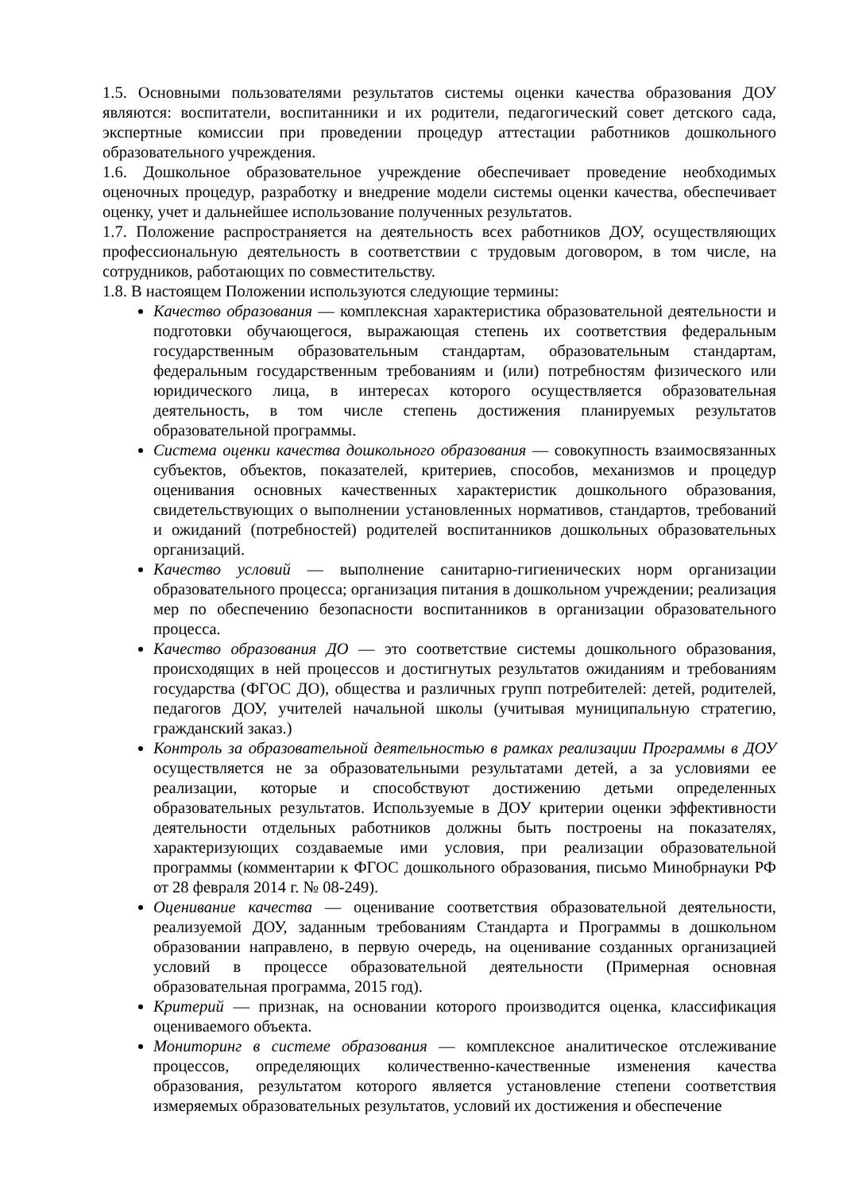1.5. Основными пользователями результатов системы оценки качества образования ДОУ являются: воспитатели, воспитанники и их родители, педагогический совет детского сада, экспертные комиссии при проведении процедур аттестации работников дошкольного образовательного учреждения.
1.6. Дошкольное образовательное учреждение обеспечивает проведение необходимых оценочных процедур, разработку и внедрение модели системы оценки качества, обеспечивает оценку, учет и дальнейшее использование полученных результатов.
1.7. Положение распространяется на деятельность всех работников ДОУ, осуществляющих профессиональную деятельность в соответствии с трудовым договором, в том числе, на сотрудников, работающих по совместительству.
1.8. В настоящем Положении используются следующие термины:
Качество образования — комплексная характеристика образовательной деятельности и подготовки обучающегося, выражающая степень их соответствия федеральным государственным образовательным стандартам, образовательным стандартам, федеральным государственным требованиям и (или) потребностям физического или юридического лица, в интересах которого осуществляется образовательная деятельность, в том числе степень достижения планируемых результатов образовательной программы.
Система оценки качества дошкольного образования — совокупность взаимосвязанных субъектов, объектов, показателей, критериев, способов, механизмов и процедур оценивания основных качественных характеристик дошкольного образования, свидетельствующих о выполнении установленных нормативов, стандартов, требований и ожиданий (потребностей) родителей воспитанников дошкольных образовательных организаций.
Качество условий — выполнение санитарно-гигиенических норм организации образовательного процесса; организация питания в дошкольном учреждении; реализация мер по обеспечению безопасности воспитанников в организации образовательного процесса.
Качество образования ДО — это соответствие системы дошкольного образования, происходящих в ней процессов и достигнутых результатов ожиданиям и требованиям государства (ФГОС ДО), общества и различных групп потребителей: детей, родителей, педагогов ДОУ, учителей начальной школы (учитывая муниципальную стратегию, гражданский заказ.)
Контроль за образовательной деятельностью в рамках реализации Программы в ДОУ осуществляется не за образовательными результатами детей, а за условиями ее реализации, которые и способствуют достижению детьми определенных образовательных результатов. Используемые в ДОУ критерии оценки эффективности деятельности отдельных работников должны быть построены на показателях, характеризующих создаваемые ими условия, при реализации образовательной программы (комментарии к ФГОС дошкольного образования, письмо Минобрнауки РФ от 28 февраля 2014 г. № 08-249).
Оценивание качества — оценивание соответствия образовательной деятельности, реализуемой ДОУ, заданным требованиям Стандарта и Программы в дошкольном образовании направлено, в первую очередь, на оценивание созданных организацией условий в процессе образовательной деятельности (Примерная основная образовательная программа, 2015 год).
Критерий — признак, на основании которого производится оценка, классификация оцениваемого объекта.
Мониторинг в системе образования — комплексное аналитическое отслеживание процессов, определяющих количественно-качественные изменения качества образования, результатом которого является установление степени соответствия измеряемых образовательных результатов, условий их достижения и обеспечение